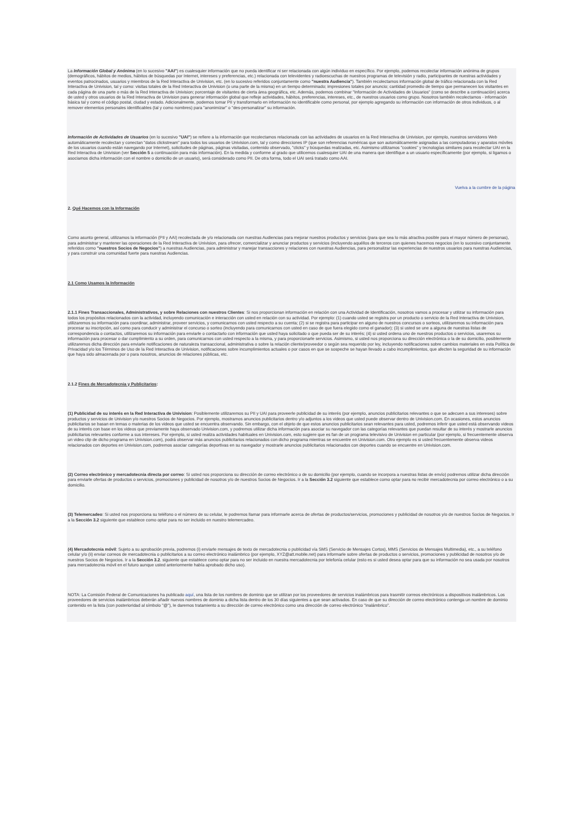La Información Global y Anónima (en lo sucesivo "AAI") es cualesquier información que no pueda identificar ni ser relacionada con algún individuo en específico. Por ejemplo, podemos recolectar información anónima de grupos (demográficos, hábitos de medios, hábitos de búsquedas por Internet, intereses y preferencias, etc.) relacionada con televidentes y radioescuchas de nuestros programas de televisión y radio, participantes de nuestras actividades y eventos patrocinados, usuarios y miembros de la Red Interactiva de Univision, etc. (en lo sucesivo referidos conjuntamente como "nuestra Audiencia"). También recolectamos información global de tráfico relacionada con la Red Interactiva de Univision, tal y como: visitas totales de la Red Interactiva de Univision (o una parte de la misma) en un tiempo determinado; impresiones totales por anuncio; cantidad promedio de tiempo que permanecen los visitantes en cada página de una parte o más de la Red Interactiva de Univision; porcentaje de visitantes de cierta área geográfica, etc. Además, podemos combinar "Información de Actividades de Usuarios" (como se describe a continuación) acerca de usted y otros usuarios de la Red Interactiva de Univision para generar información global que refleje actividades, hábitos, preferencias, intereses, etc., de nuestros usuarios como grupo. Nosotros también recolectamos - información básica tal y como el código postal, ciudad y estado. Adicionalmente, podemos tomar PII y transformarlo en información no identificable como personal, por ejemplo agregando su información con información de otros individuos, o al remover elementos personales identificables (tal y como nombres) para "anonimizar" o "des-personalizar" su información.
Información de Actividades de Usuarios (en lo sucesivo "UAI") se refiere a la información que recolectamos relacionada con las actividades de usuarios en la Red Interactiva de Univision, por ejemplo, nuestros servidores Web automáticamente recolectan y conectan "datos clickstream" para todos los usuarios de Univision.com, tal y como direcciones IP (que son referencias numéricas que son automáticamente asignadas a las computadoras y aparatos móviles de los usuarios cuando están navegando por Internet), solicitudes de páginas, páginas visitadas, contenido observado, "clicks" y búsquedas realizadas, etc. Asimismo utilizamos "cookies" y tecnologías similares para recolectar UAI en la Red Interactiva de Univision (ver Sección 5 a continuación para más información). En la medida y conforme al grado que utilicemos cualesquier UAI de una manera que identifique a un usuario específicamente (por ejemplo, si ligamos o asociamos dicha información con el nombre o domicilio de un usuario), será considerado como PII. De otra forma, todo el UAI será tratado como AAI.
Vuelva a la cumbre de la página
2. Qué Hacemos con la Información
Como asunto general, utilizamos la información (PII y AAI) recolectada de y/o relacionada con nuestras Audiencias para mejorar nuestros productos y servicios (para que sea lo más atractiva posible para el mayor número de personas), para administrar y mantener las operaciones de la Red Interactiva de Univision, para ofrecer, comercializar y anunciar productos y servicios (incluyendo aquéllos de terceros con quienes hacemos negocios (en lo sucesivo conjuntamente referidos como "nuestros Socios de Negocios") a nuestras Audiencias, para administrar y manejar transacciones y relaciones con nuestras Audiencias, para personalizar las experiencias de nuestros usuarios para nuestras Audiencias, y para construir una comunidad fuerte para nuestras Audiencias.
2.1 Como Usamos la Información
2.1.1 Fines Transaccionales, Administrativos, y sobre Relaciones con nuestros Clientes: Si nos proporcionan información en relación con una Actividad de Identificación, nosotros vamos a procesar y utilizar su información para todos los propósitos relacionados con la actividad, incluyendo comunicación e interacción con usted en relación con su actividad. Por ejemplo: (1) cuando usted se registra por un producto o servicio de la Red Interactiva de Univision, utilizaremos su información para coordinar, administrar, proveer servicios, y comunicarnos con usted respecto a su cuenta; (2) si se registra para participar en alguno de nuestros concursos o sorteos, utilizaremos su información para procesar su inscripción, así como para conducir y administrar el concurso o sorteo (incluyendo para comunicarnos con usted en caso de que fuera elegido como el ganador); (3) si usted se une a alguna de nuestras listas de correspondencia o contactos, utilizaremos su información para enviarle o contactarlo con información que usted haya solicitado o que pueda ser de su interés; (4) si usted ordena uno de nuestros productos o servicios, usaremos su información para procesar o dar cumplimiento a su orden, para comunicarnos con usted respecto a la misma, y para proporcionarle servicios. Asimismo, si usted nos proporciona su dirección electrónica o la de su domicilio, posiblemente utilizaremos dicha dirección para enviarle notificaciones de naturaleza transaccional, administrativa o sobre la relación cliente/proveedor o según sea requerido por ley, incluyendo notificaciones sobre cambios materiales en esta Política de Privacidad y/o los Términos de Uso de la Red Interactiva de Univision, notificaciones sobre incumplimientos actuales o por casos en que se sospeche se hayan llevado a cabo incumplimientos, que afecten la seguridad de su información que haya sido almacenada por o para nosotros, anuncios de relaciones públicas, etc.
2.1.2 Fines de Mercadotecnia y Publicitarios:
(1) Publicidad de su interés en la Red Interactiva de Univision: Posiblemente utilizaremos su PII y UAI para proveerle publicidad de su interés (por ejemplo, anuncios publicitarios relevantes o que se adecuen a sus intereses) sobre productos y servicios de Univision y/o nuestros Socios de Negocios. Por ejemplo, mostramos anuncios publicitarios dentro y/o adjuntos a los videos que usted puede observar dentro de Univision.com. En ocasiones, estos anuncios publicitarios se basan en temas o materias de los videos que usted se encuentra observando. Sin embargo, con el objeto de que estos anuncios publicitarios sean relevantes para usted, podremos inferir que usted está observando videos de su interés con base en los videos que previamente haya observado Univision.com, y podremos utilizar dicha información para asociar su navegador con las categorías relevantes que puedan resultar de su interés y mostrarle anuncios publicitarios relevantes conforme a sus intereses. Por ejemplo, si usted realiza actividades habituales en Univision.com, esto sugiere que es fan de un programa televisivo de Univision en particular (por ejemplo, si frecuentemente observa un video clip de dicho programa en Univision.com), podrá observar más anuncios publicitarios relacionados con dicho programa mientras se encuentre en Univision.com. Otro ejemplo es si usted frecuentemente observa videos relacionados con deportes en Univision.com, podremos asociar categorías deportivas en su navegador y mostrarle anuncios publicitarios relacionados con deportes cuando se encuentre en Univision.com.
(2) Correo electrónico y mercadotecnia directa por correo: Si usted nos proporciona su dirección de correo electrónico o de su domicilio (por ejemplo, cuando se incorpora a nuestras listas de envío) podremos utilizar dicha dirección para enviarle ofertas de productos o servicios, promociones y publicidad de nosotros y/o de nuestros Socios de Negocios. Ir a la Sección 3.2 siguiente que establece como optar para no recibir mercadotecnia por correo electrónico o a su domicilio.
(3) Telemercadeo: Si usted nos proporciona su teléfono o el número de su celular, le podremos llamar para informarle acerca de ofertas de productos/servicios, promociones y publicidad de nosotros y/o de nuestros Socios de Negocios. Ir a la Sección 3.2 siguiente que establece como optar para no ser incluido en nuestro telemercadeo.
(4) Mercadotecnia móvil: Sujeto a su aprobación previa, podremos (i) enviarle mensajes de texto de mercadotecnia o publicidad vía SMS (Servicio de Mensajes Cortos), MMS (Servicios de Mensajes Multimedia), etc., a su teléfono celular y/o (ii) enviar correos de mercadotecnia o publicitarios a su correo electrónico inalámbrico (por ejemplo, XYZ@att.mobile.net) para informarle sobre ofertas de productos o servicios, promociones y publicidad de nosotros y/o de nuestros Socios de Negocios. Ir a la Sección 3.2. siguiente que establece como optar para no ser incluido en nuestra mercadotecnia por telefonía celular (esto es si usted desea optar para que su información no sea usada por nosotros para mercadotecnia móvil en el futuro aunque usted anteriormente había aprobado dicho uso).
NOTA: La Comisión Federal de Comunicaciones ha publicado aquí, una lista de los nombres de dominio que se utilizan por los proveedores de servicios inalámbricos para trasmitir correos electrónicos a dispositivos inalámbricos. Los proveedores de servicios inalámbricos deberán añadir nuevos nombres de dominio a dicha lista dentro de los 30 días siguientes a que sean activados. En caso de que su dirección de correo electrónico contenga un nombre de dominio contenido en la lista (con posterioridad al símbolo "@"), le daremos tratamiento a su dirección de correo electrónico como una dirección de correo electrónico "inalámbrico".